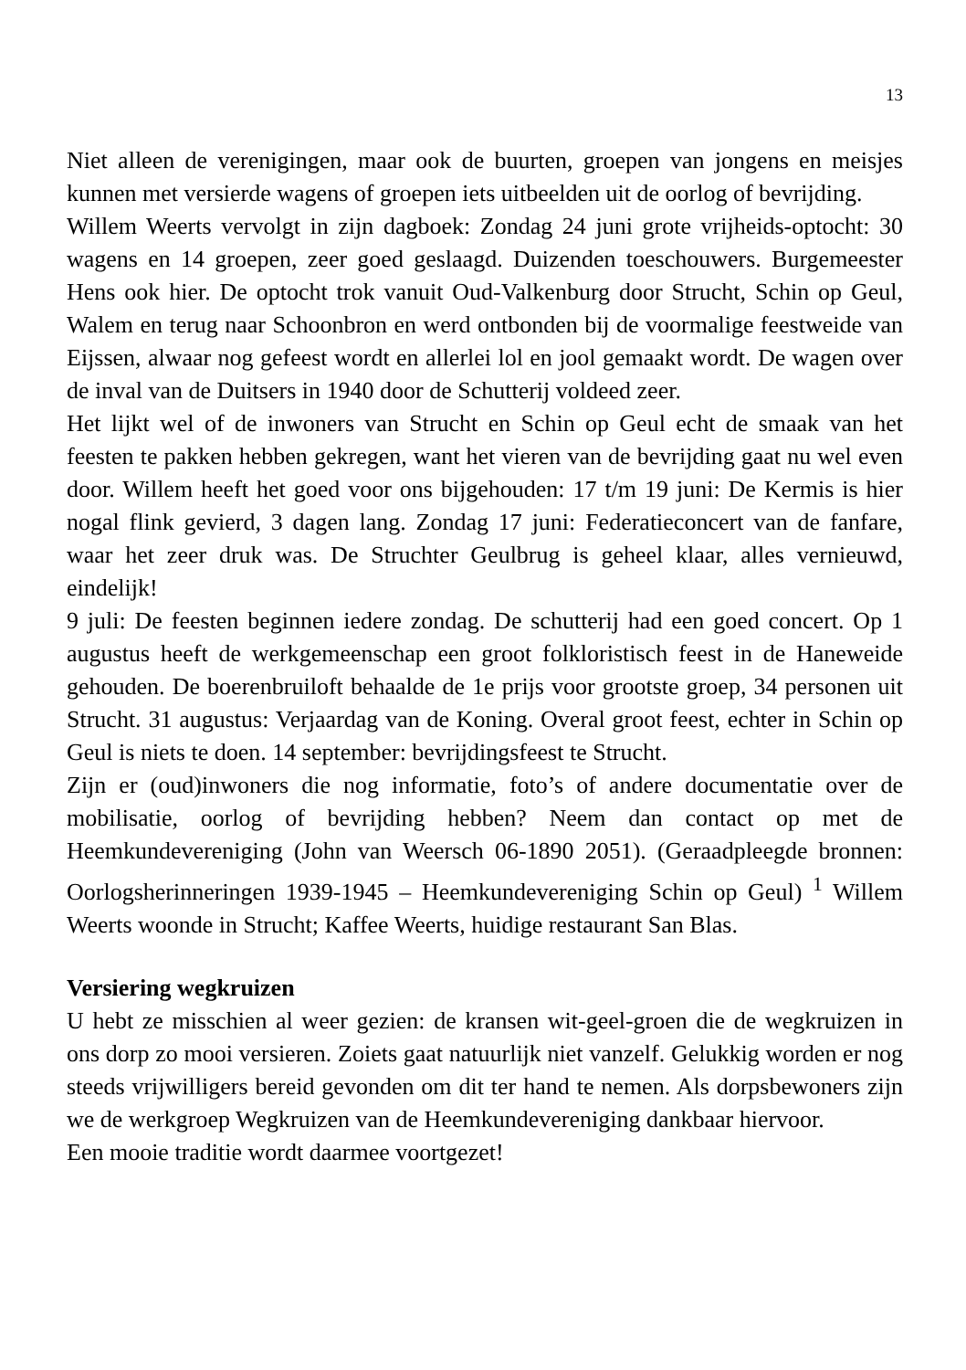13
Niet alleen de verenigingen, maar ook de buurten, groepen van jongens en meisjes kunnen met versierde wagens of groepen iets uitbeelden uit de oorlog of bevrijding.
Willem Weerts vervolgt in zijn dagboek: Zondag 24 juni grote vrijheids-optocht: 30 wagens en 14 groepen, zeer goed geslaagd. Duizenden toeschouwers. Burgemeester Hens ook hier. De optocht trok vanuit Oud-Valkenburg door Strucht, Schin op Geul, Walem en terug naar Schoonbron en werd ontbonden bij de voormalige feestweide van Eijssen, alwaar nog gefeest wordt en allerlei lol en jool gemaakt wordt. De wagen over de inval van de Duitsers in 1940 door de Schutterij voldeed zeer.
Het lijkt wel of de inwoners van Strucht en Schin op Geul echt de smaak van het feesten te pakken hebben gekregen, want het vieren van de bevrijding gaat nu wel even door. Willem heeft het goed voor ons bijgehouden: 17 t/m 19 juni: De Kermis is hier nogal flink gevierd, 3 dagen lang. Zondag 17 juni: Federatieconcert van de fanfare, waar het zeer druk was. De Struchter Geulbrug is geheel klaar, alles vernieuwd, eindelijk!
9 juli: De feesten beginnen iedere zondag. De schutterij had een goed concert. Op 1 augustus heeft de werkgemeenschap een groot folkloristisch feest in de Haneweide gehouden. De boerenbruiloft behaalde de 1e prijs voor grootste groep, 34 personen uit Strucht. 31 augustus: Verjaardag van de Koning. Overal groot feest, echter in Schin op Geul is niets te doen. 14 september: bevrijdingsfeest te Strucht.
Zijn er (oud)inwoners die nog informatie, foto’s of andere documentatie over de mobilisatie, oorlog of bevrijding hebben? Neem dan contact op met de Heemkundevereniging (John van Weersch 06-1890 2051). (Geraadpleegde bronnen: Oorlogsherinneringen 1939-1945 – Heemkundevereniging Schin op Geul) <sup>1</sup> Willem Weerts woonde in Strucht; Kaffee Weerts, huidige restaurant San Blas.
Versiering wegkruizen
U hebt ze misschien al weer gezien: de kransen wit-geel-groen die de wegkruizen in ons dorp zo mooi versieren. Zoiets gaat natuurlijk niet vanzelf. Gelukkig worden er nog steeds vrijwilligers bereid gevonden om dit ter hand te nemen. Als dorpsbewoners zijn we de werkgroep Wegkruizen van de Heemkundevereniging dankbaar hiervoor.
Een mooie traditie wordt daarmee voortgezet!